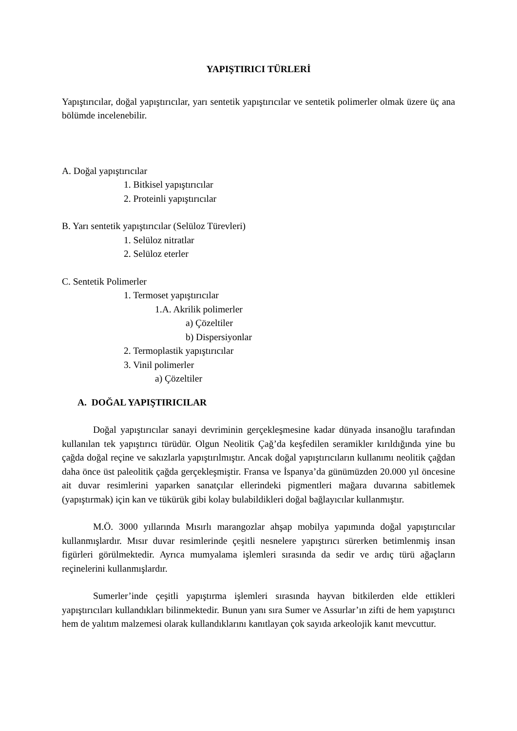YAPIŞTIRICI TÜRLERİ
Yapıştırıcılar, doğal yapıştırıcılar, yarı sentetik yapıştırıcılar ve sentetik polimerler olmak üzere üç ana bölümde incelenebilir.
A. Doğal yapıştırıcılar
1. Bitkisel yapıştırıcılar
2. Proteinli yapıştırıcılar
B. Yarı sentetik yapıştırıcılar (Selüloz Türevleri)
1. Selüloz nitratlar
2. Selüloz eterler
C. Sentetik Polimerler
1. Termoset yapıştırıcılar
1.A. Akrilik polimerler
a) Çözeltiler
b) Dispersiyonlar
2. Termoplastik yapıştırıcılar
3. Vinil polimerler
a) Çözeltiler
A. DOĞAL YAPIŞTIRICILAR
Doğal yapıştırıcılar sanayi devriminin gerçekleşmesine kadar dünyada insanoğlu tarafından kullanılan tek yapıştırıcı türüdür. Olgun Neolitik Çağ’da keşfedilen seramikler kırıldığında yine bu çağda doğal reçine ve sakızlarla yapıştırılmıştır. Ancak doğal yapıştırıcıların kullanımı neolitik çağdan daha önce üst paleolitik çağda gerçekleşmiştir. Fransa ve İspanya’da günümüzden 20.000 yıl öncesine ait duvar resimlerini yaparken sanatçılar ellerindeki pigmentleri mağara duvarına sabitlemek (yapıştırmak) için kan ve tükürük gibi kolay bulabildikleri doğal bağlayıcılar kullanmıştır.
M.Ö. 3000 yıllarında Mısırlı marangozlar ahşap mobilya yapımında doğal yapıştırıcılar kullanmışlardır. Mısır duvar resimlerinde çeşitli nesnelere yapıştırıcı sürerken betimlenmiş insan figürleri görülmektedir. Ayrıca mumyalama işlemleri sırasında da sedir ve ardıç türü ağaçların reçinelerini kullanmışlardır.
Sumerler’inde çeşitli yapıştırma işlemleri sırasında hayvan bitkilerden elde ettikleri yapıştırıcıları kullandıkları bilinmektedir. Bunun yanı sıra Sumer ve Assurlar’ın zifti de hem yapıştırıcı hem de yalıtım malzemesi olarak kullandıklarını kanıtlayan çok sayıda arkeolojik kanıt mevcuttur.